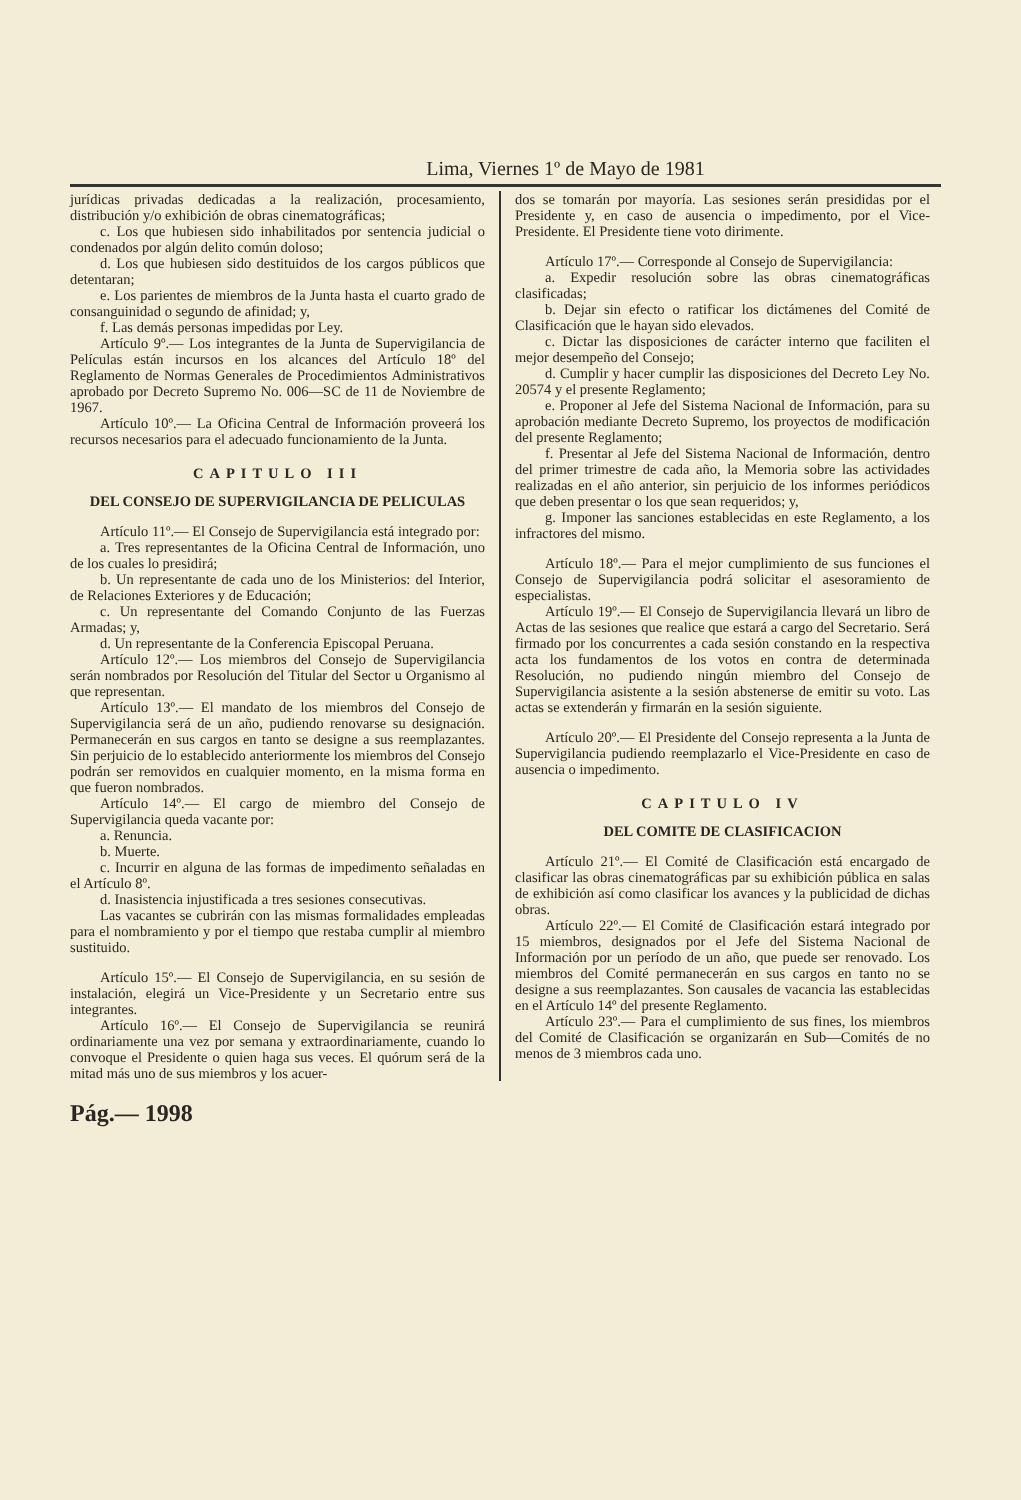Lima, Viernes 1º de Mayo de 1981
jurídicas privadas dedicadas a la realización, procesamiento, distribución y/o exhibición de obras cinematográficas;
c. Los que hubiesen sido inhabilitados por sentencia judicial o condenados por algún delito común doloso;
d. Los que hubiesen sido destituidos de los cargos públicos que detentaran;
e. Los parientes de miembros de la Junta hasta el cuarto grado de consanguinidad o segundo de afinidad; y,
f. Las demás personas impedidas por Ley.
Artículo 9º.— Los integrantes de la Junta de Supervigilancia de Películas están incursos en los alcances del Artículo 18º del Reglamento de Normas Generales de Procedimientos Administrativos aprobado por Decreto Supremo No. 006—SC de 11 de Noviembre de 1967.
Artículo 10º.— La Oficina Central de Información proveerá los recursos necesarios para el adecuado funcionamiento de la Junta.
CAPITULO III
DEL CONSEJO DE SUPERVIGILANCIA DE PELICULAS
Artículo 11º.— El Consejo de Supervigilancia está integrado por:
a. Tres representantes de la Oficina Central de Información, uno de los cuales lo presidirá;
b. Un representante de cada uno de los Ministerios: del Interior, de Relaciones Exteriores y de Educación;
c. Un representante del Comando Conjunto de las Fuerzas Armadas; y,
d. Un representante de la Conferencia Episcopal Peruana.
Artículo 12º.— Los miembros del Consejo de Supervigilancia serán nombrados por Resolución del Titular del Sector u Organismo al que representan.
Artículo 13º.— El mandato de los miembros del Consejo de Supervigilancia será de un año, pudiendo renovarse su designación. Permanecerán en sus cargos en tanto se designe a sus reemplazantes. Sin perjuicio de lo establecido anteriormente los miembros del Consejo podrán ser removidos en cualquier momento, en la misma forma en que fueron nombrados.
Artículo 14º.— El cargo de miembro del Consejo de Supervigilancia queda vacante por:
a. Renuncia.
b. Muerte.
c. Incurrir en alguna de las formas de impedimento señaladas en el Artículo 8º.
d. Inasistencia injustificada a tres sesiones consecutivas.
Las vacantes se cubrirán con las mismas formalidades empleadas para el nombramiento y por el tiempo que restaba cumplir al miembro sustituido.
Artículo 15º.— El Consejo de Supervigilancia, en su sesión de instalación, elegirá un Vice-Presidente y un Secretario entre sus integrantes.
Artículo 16º.— El Consejo de Supervigilancia se reunirá ordinariamente una vez por semana y extraordinariamente, cuando lo convoque el Presidente o quien haga sus veces. El quórum será de la mitad más uno de sus miembros y los acuer-
dos se tomarán por mayoría. Las sesiones serán presididas por el Presidente y, en caso de ausencia o impedimento, por el Vice-Presidente. El Presidente tiene voto dirimente.
Artículo 17º.— Corresponde al Consejo de Supervigilancia:
a. Expedir resolución sobre las obras cinematográficas clasificadas;
b. Dejar sin efecto o ratificar los dictámenes del Comité de Clasificación que le hayan sido elevados.
c. Dictar las disposiciones de carácter interno que faciliten el mejor desempeño del Consejo;
d. Cumplir y hacer cumplir las disposiciones del Decreto Ley No. 20574 y el presente Reglamento;
e. Proponer al Jefe del Sistema Nacional de Información, para su aprobación mediante Decreto Supremo, los proyectos de modificación del presente Reglamento;
f. Presentar al Jefe del Sistema Nacional de Información, dentro del primer trimestre de cada año, la Memoria sobre las actividades realizadas en el año anterior, sin perjuicio de los informes periódicos que deben presentar o los que sean requeridos; y,
g. Imponer las sanciones establecidas en este Reglamento, a los infractores del mismo.
Artículo 18º.— Para el mejor cumplimiento de sus funciones el Consejo de Supervigilancia podrá solicitar el asesoramiento de especialistas.
Artículo 19º.— El Consejo de Supervigilancia llevará un libro de Actas de las sesiones que realice que estará a cargo del Secretario. Será firmado por los concurrentes a cada sesión constando en la respectiva acta los fundamentos de los votos en contra de determinada Resolución, no pudiendo ningún miembro del Consejo de Supervigilancia asistente a la sesión abstenerse de emitir su voto. Las actas se extenderán y firmarán en la sesión siguiente.
Artículo 20º.— El Presidente del Consejo representa a la Junta de Supervigilancia pudiendo reemplazarlo el Vice-Presidente en caso de ausencia o impedimento.
CAPITULO IV
DEL COMITE DE CLASIFICACION
Artículo 21º.— El Comité de Clasificación está encargado de clasificar las obras cinematográficas par su exhibición pública en salas de exhibición así como clasificar los avances y la publicidad de dichas obras.
Artículo 22º.— El Comité de Clasificación estará integrado por 15 miembros, designados por el Jefe del Sistema Nacional de Información por un período de un año, que puede ser renovado. Los miembros del Comité permanecerán en sus cargos en tanto no se designe a sus reemplazantes. Son causales de vacancia las establecidas en el Artículo 14º del presente Reglamento.
Artículo 23º.— Para el cumplimiento de sus fines, los miembros del Comité de Clasificación se organizarán en Sub—Comités de no menos de 3 miembros cada uno.
Pág.— 1998